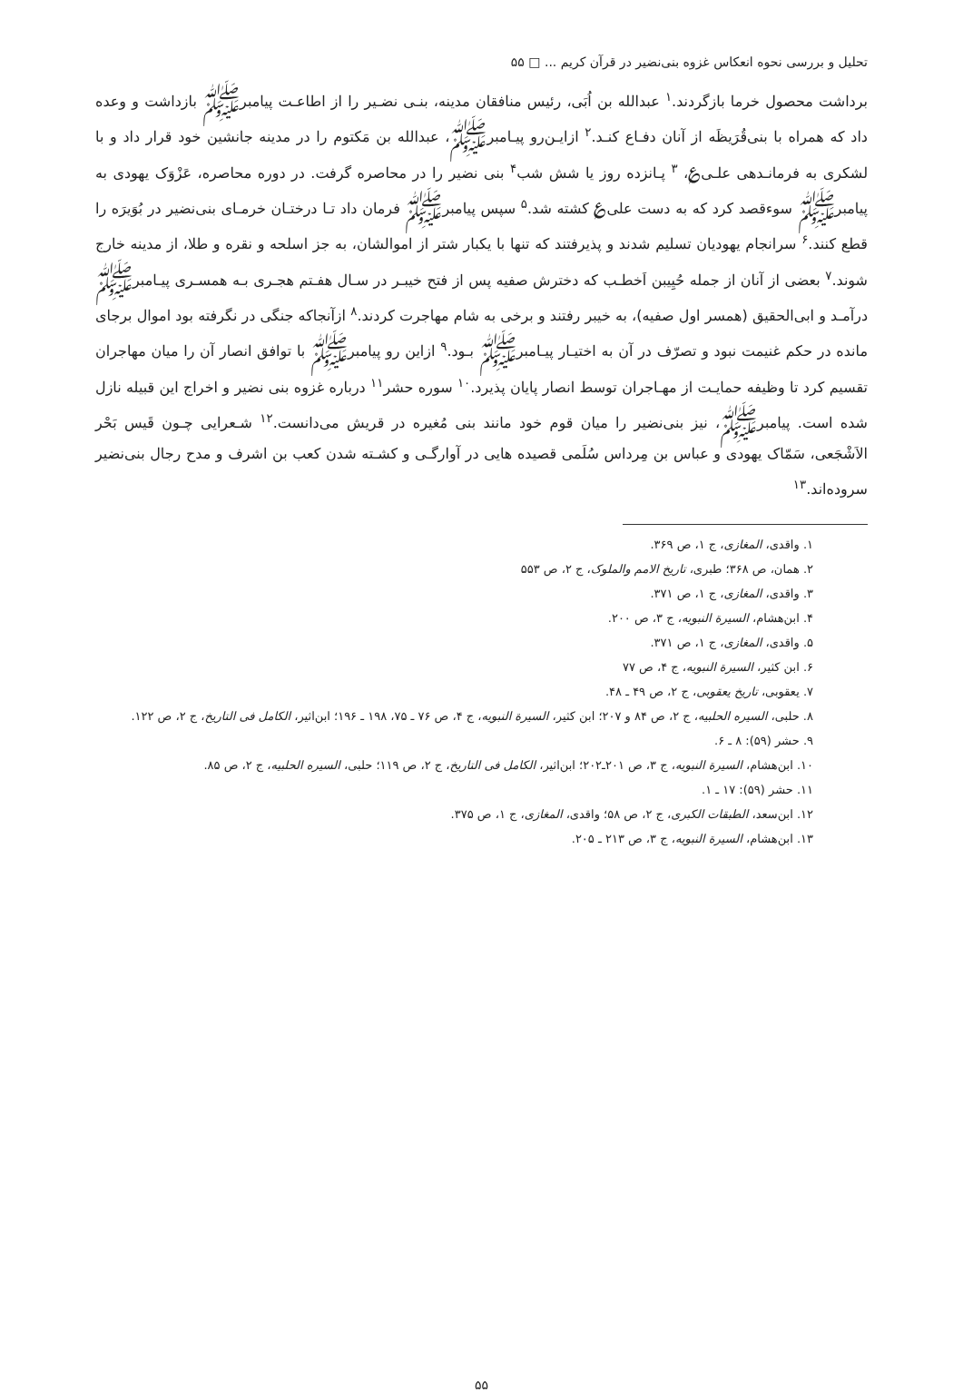تحلیل و بررسی نحوه انعکاس غزوه بنی‌نضیر در قرآن کریم ... □ ۵۵
برداشت محصول خرما بازگردند.<sup>۱</sup> عبدالله بن اُبَی، رئیس منافقان مدینه، بنـی نضـیر را از اطاعـت پیامبرﷺ بازداشت و وعده داد که همراه با بنی‌قُرَیظَه از آنان دفـاع کنـد.<sup>۲</sup> ازایـن‌رو پیـامبرﷺ، عبدالله بن مَکتوم را در مدینه جانشین خود قرار داد و با لشکری به فرمانـدهی علـی‌؏، <sup>۳</sup> پـانزده روز یا شش شب<sup>۴</sup> بنی نضیر را در محاصره گرفت. در دوره محاصره، عَزْوَک یهودی به پیامبرﷺ سوءقصد کرد که به دست علی؏ کشته شد.<sup>۵</sup> سپس پیامبرﷺ فرمان داد تـا درختـان خرمـای بنی‌نضیر در بُوَیرَه را قطع کنند.<sup>۶</sup> سرانجام یهودیان تسلیم شدند و پذیرفتند که تنها با یکبار شتر از اموالشان، به جز اسلحه و نقره و طلا، از مدینه خارج شوند.<sup>۷</sup> بعضی از آنان از جمله حُیِیبن اَخطـب که دخترش صفیه پس از فتح خیبـر در سـال هفـتم هجـری بـه همسـری پیـامبرﷺ درآمـد و ابی‌الحقیق (همسر اول صفیه)، به خیبر رفتند و برخی به شام مهاجرت کردند.<sup>۸</sup> ازآنجاکه جنگی در نگرفته بود اموال برجای مانده در حکم غنیمت نبود و تصرّف در آن به اختیـار پیـامبرﷺ بـود.<sup>۹</sup> ازاین رو پیامبرﷺ با توافق انصار آن را میان مهاجران تقسیم کرد تا وظیفه حمایـت از مهـاجران توسط انصار پایان پذیرد.<sup>۱۰</sup> سوره حشر<sup>۱۱</sup> درباره غزوه بنی نضیر و اخراج این قبیله نازل شده است. پیامبرﷺ، نیز بنی‌نضیر را میان قوم خود مانند بنی مُغیره در قریش می‌دانست.<sup>۱۲</sup> شـعرایی چـون قَیس بَحْر الاَشْجَعی، سَمّاک یهودی و عباس بن مِرداس سُلَمی قصیده هایی در آوارگـی و کشـته شدن کعب بن اشرف و مدح رجال بنی‌نضیر سروده‌اند.<sup>۱۳</sup>
۱. واقدی، المغازی، ج ۱، ص ۳۶۹.
۲. همان، ص ۳۶۸؛ طبری، تاریخ الامم والملوک، ج ۲، ص ۵۵۳
۳. واقدی، المغازی، ج ۱، ص ۳۷۱.
۴. ابن‌هشام، السیرة النبویه، ج ۳، ص ۲۰۰.
۵. واقدی، المغازی، ج ۱، ص ۳۷۱.
۶. ابن کثیر، السیرة النبویه، ج ۴، ص ۷۷
۷. یعقوبی، تاریخ یعقوبی، ج ۲، ص ۴۹ ـ ۴۸.
۸. حلبی، السیره الحلبیه، ج ۲، ص ۸۴ و ۲۰۷؛ ابن کثیر، السیرة النبویه، ج ۴، ص ۷۶ ـ ۷۵، ۱۹۸ ـ ۱۹۶؛ ابن‌اثیر، الکامل فی التاریخ، ج ۲، ص ۱۲۲.
۹. حشر (۵۹): ۸ ـ ۶.
۱۰. ابن‌هشام، السیرة النبویه، ج ۳، ص ۲۰۱ـ۲۰۲؛ ابن‌اثیر، الکامل فی التاریخ، ج ۲، ص ۱۱۹؛ حلبی، السیره الحلبیه، ج ۲، ص ۸۵.
۱۱. حشر (۵۹): ۱۷ ـ ۱.
۱۲. ابن‌سعد، الطبقات الکبری، ج ۲، ص ۵۸؛ واقدی، المغازی، ج ۱، ص ۳۷۵.
۱۳. ابن‌هشام، السیرة النبویه، ج ۳، ص ۲۱۳ ـ ۲۰۵.
۵۵